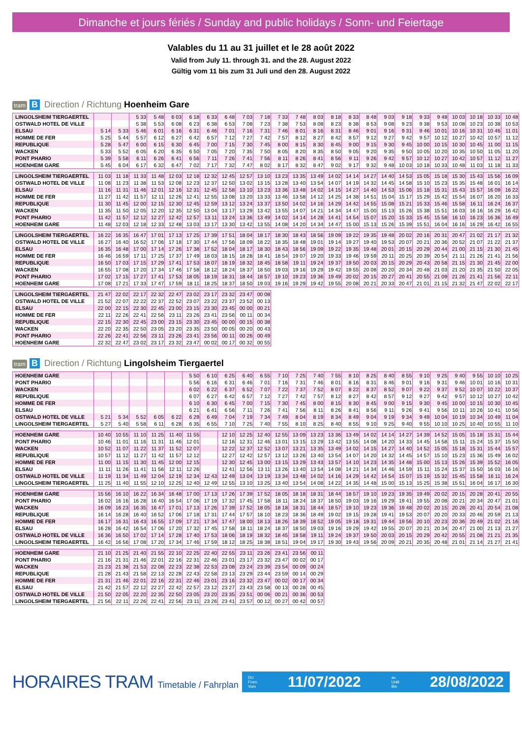Dimanche et jours fériés / Sunday and public holidays / Sonn- und Feiertage
Valables du 11 au 31 juillet et le 28 août 2022
Valid from July 11. through 31. and the 28. August 2022
Gültig vom 11 bis zum 31 Juli und den 28. August 2022
tram B Direction / Richtung Hoenheim Gare
| LINGOLSHEIM TIERGAERTEL | | | 5 33 | 5 48 | 6 03 | 6 18 | 6 33 | 6 48 | 7 03 | 7 18 | 7 33 | 7 48 | 8 03 | 8 18 | 8 33 | 8 48 | 9 03 | 9 18 | 9 33 | 9 48 | 10 03 | 10 18 | 10 33 | 10 48 |
| OSTWALD HOTEL DE VILLE | | | 5 38 | 5 53 | 6 08 | 6 23 | 6 38 | 6 53 | 7 08 | 7 23 | 7 38 | 7 53 | 8 08 | 8 23 | 8 38 | 8 53 | 9 08 | 9 23 | 9 38 | 9 53 | 10 08 | 10 23 | 10 38 | 10 53 |
| ELSAU | 5 14 | 5 33 | 5 46 | 6 01 | 6 16 | 6 31 | 6 46 | 7 01 | 7 16 | 7 31 | 7 46 | 8 01 | 8 16 | 8 31 | 8 46 | 9 01 | 9 16 | 9 31 | 9 46 | 10 01 | 10 16 | 10 31 | 10 46 | 11 01 |
| HOMME DE FER | 5 25 | 5 44 | 5 57 | 6 12 | 6 27 | 6 42 | 6 57 | 7 12 | 7 27 | 7 42 | 7 57 | 8 12 | 8 27 | 8 42 | 8 57 | 9 12 | 9 27 | 9 42 | 9 57 | 10 12 | 10 27 | 10 42 | 10 57 | 11 12 |
| REPUBLIQUE | 5 28 | 5 47 | 6 00 | 6 15 | 6 30 | 6 45 | 7 00 | 7 15 | 7 30 | 7 45 | 8 00 | 8 15 | 8 30 | 8 45 | 9 00 | 9 15 | 9 30 | 9 45 | 10 00 | 10 15 | 10 30 | 10 45 | 11 00 | 11 15 |
| WACKEN | 5 33 | 5 52 | 6 05 | 6 20 | 6 35 | 6 50 | 7 05 | 7 20 | 7 35 | 7 50 | 8 05 | 8 20 | 8 35 | 8 50 | 9 05 | 9 20 | 9 35 | 9 50 | 10 05 | 10 20 | 10 35 | 10 50 | 11 05 | 11 20 |
| PONT PHARIO | 5 39 | 5 58 | 6 11 | 6 26 | 6 41 | 6 56 | 7 11 | 7 26 | 7 41 | 7 56 | 8 11 | 8 26 | 8 41 | 8 56 | 9 11 | 9 26 | 9 42 | 9 57 | 10 12 | 10 27 | 10 42 | 10 57 | 11 12 | 11 27 |
| HOENHEIM GARE | 5 45 | 6 04 | 6 17 | 6 32 | 6 47 | 7 02 | 7 17 | 7 32 | 7 47 | 8 02 | 8 17 | 8 32 | 8 47 | 9 02 | 9 17 | 9 32 | 9 48 | 10 03 | 10 18 | 10 33 | 10 48 | 11 03 | 11 18 | 11 33 |
| LINGOLSHEIM TIERGAERTEL | 11 03 | 11 18 | 11 33 | 11 48 | 12 03 | 12 18 | 12 32 | 12 45 | 12 57 | 13 10 | 13 23 | 13 35 | 13 49 | 14 02 | 14 14 | 14 27 | 14 40 | 14 53 | 15 05 | 15 18 | 15 30 | 15 43 | 15 56 | 16 09 |
| OSTWALD HOTEL DE VILLE | 11 08 | 11 23 | 11 38 | 11 53 | 12 08 | 12 23 | 12 37 | 12 50 | 13 02 | 13 15 | 13 28 | 13 40 | 13 54 | 14 07 | 14 19 | 14 32 | 14 45 | 14 58 | 15 10 | 15 23 | 15 35 | 15 48 | 16 01 | 16 14 |
| ELSAU | 11 16 | 11 31 | 11 46 | 12 01 | 12 16 | 12 31 | 12 45 | 12 58 | 13 10 | 13 23 | 13 36 | 13 48 | 14 02 | 14 15 | 14 27 | 14 40 | 14 53 | 15 06 | 15 18 | 15 31 | 15 43 | 15 57 | 16 09 | 16 22 |
| HOMME DE FER | 11 27 | 11 42 | 11 57 | 12 11 | 12 26 | 12 41 | 12 55 | 13 08 | 13 20 | 13 33 | 13 46 | 13 58 | 14 12 | 14 25 | 14 38 | 14 51 | 15 04 | 15 17 | 15 29 | 15 42 | 15 54 | 16 07 | 16 20 | 16 33 |
| REPUBLIQUE | 11 30 | 11 45 | 12 00 | 12 15 | 12 30 | 12 45 | 12 59 | 13 12 | 13 24 | 13 37 | 13 50 | 14 02 | 14 16 | 14 29 | 14 42 | 14 55 | 15 08 | 15 21 | 15 33 | 15 46 | 15 58 | 16 11 | 16 24 | 16 37 |
| WACKEN | 11 35 | 11 50 | 12 05 | 12 20 | 12 35 | 12 50 | 13 04 | 13 17 | 13 29 | 13 42 | 13 55 | 14 07 | 14 21 | 14 34 | 14 47 | 15 00 | 15 13 | 15 26 | 15 38 | 15 51 | 16 03 | 16 16 | 16 29 | 16 42 |
| PONT PHARIO | 11 42 | 11 57 | 12 12 | 12 27 | 12 42 | 12 57 | 13 11 | 13 24 | 13 36 | 13 49 | 14 02 | 14 14 | 14 28 | 14 41 | 14 54 | 15 07 | 15 20 | 15 33 | 15 45 | 15 58 | 16 10 | 16 23 | 16 36 | 16 49 |
| HOENHEIM GARE | 11 48 | 12 03 | 12 18 | 12 33 | 12 48 | 13 03 | 13 17 | 13 30 | 13 42 | 13 55 | 14 08 | 14 20 | 14 34 | 14 47 | 15 00 | 15 13 | 15 26 | 15 39 | 15 51 | 16 04 | 16 16 | 16 29 | 16 42 | 16 55 |
| LINGOLSHEIM TIERGAERTEL | 16 22 | 16 35 | 16 47 | 17 01 | 17 13 | 17 25 | 17 39 | 17 51 | 18 04 | 18 17 | 18 30 | 18 43 | 18 56 | 19 09 | 19 22 | 19 35 | 19 48 | 20 02 | 20 16 | 20 31 | 20 47 | 21 02 | 21 17 | 21 32 |
| OSTWALD HOTEL DE VILLE | 16 27 | 16 40 | 16 52 | 17 06 | 17 18 | 17 30 | 17 44 | 17 56 | 18 09 | 18 22 | 18 35 | 18 48 | 19 01 | 19 14 | 19 27 | 19 40 | 19 53 | 20 07 | 20 21 | 20 36 | 20 52 | 21 07 | 21 22 | 21 37 |
| ELSAU | 16 35 | 16 48 | 17 00 | 17 14 | 17 26 | 17 38 | 17 52 | 18 04 | 18 17 | 18 30 | 18 43 | 18 56 | 19 09 | 19 22 | 19 35 | 19 48 | 20 01 | 20 15 | 20 29 | 20 44 | 21 00 | 21 15 | 21 30 | 21 45 |
| HOMME DE FER | 16 46 | 16 59 | 17 11 | 17 25 | 17 37 | 17 49 | 18 03 | 18 15 | 18 28 | 18 41 | 18 54 | 19 07 | 19 20 | 19 33 | 19 46 | 19 59 | 20 11 | 20 25 | 20 39 | 20 54 | 21 11 | 21 26 | 21 41 | 21 56 |
| REPUBLIQUE | 16 50 | 17 03 | 17 15 | 17 29 | 17 41 | 17 53 | 18 07 | 18 19 | 18 32 | 18 45 | 18 58 | 19 11 | 19 24 | 19 37 | 19 50 | 20 03 | 20 15 | 20 29 | 20 43 | 20 58 | 21 15 | 21 30 | 21 45 | 22 00 |
| WACKEN | 16 55 | 17 08 | 17 20 | 17 34 | 17 46 | 17 58 | 18 12 | 18 24 | 18 37 | 18 50 | 19 03 | 19 16 | 19 29 | 19 42 | 19 55 | 20 08 | 20 20 | 20 34 | 20 48 | 21 03 | 21 20 | 21 35 | 21 50 | 22 05 |
| PONT PHARIO | 17 02 | 17 15 | 17 27 | 17 41 | 17 53 | 18 05 | 18 19 | 18 31 | 18 44 | 18 57 | 19 10 | 19 23 | 19 36 | 19 49 | 20 02 | 20 15 | 20 27 | 20 41 | 20 55 | 21 09 | 21 26 | 21 41 | 21 56 | 22 11 |
| HOENHEIM GARE | 17 08 | 17 21 | 17 33 | 17 47 | 17 59 | 18 11 | 18 25 | 18 37 | 18 50 | 19 03 | 19 16 | 19 29 | 19 42 | 19 55 | 20 08 | 20 21 | 20 33 | 20 47 | 21 01 | 21 15 | 21 32 | 21 47 | 22 02 | 22 17 |
| LINGOLSHEIM TIERGAERTEL | 21 47 | 22 02 | 22 17 | 22 32 | 22 47 | 23 02 | 23 17 | 23 32 | 23 47 | 00 08 |
| OSTWALD HOTEL DE VILLE | 21 52 | 22 07 | 22 22 | 22 37 | 22 52 | 23 07 | 23 22 | 23 37 | 23 52 | 00 13 |
| ELSAU | 22 00 | 22 15 | 22 30 | 22 45 | 23 00 | 23 15 | 23 30 | 23 45 | 00 00 | 00 21 |
| HOMME DE FER | 22 11 | 22 26 | 22 41 | 22 56 | 23 11 | 23 26 | 23 41 | 23 56 | 00 11 | 00 34 |
| REPUBLIQUE | 22 15 | 22 30 | 22 45 | 23 00 | 23 15 | 23 30 | 23 45 | 00 00 | 00 15 | 00 38 |
| WACKEN | 22 20 | 22 35 | 22 50 | 23 05 | 23 20 | 23 35 | 23 50 | 00 05 | 00 20 | 00 43 |
| PONT PHARIO | 22 26 | 22 41 | 22 56 | 23 11 | 23 26 | 23 41 | 23 56 | 00 11 | 00 26 | 00 49 |
| HOENHEIM GARE | 22 32 | 22 47 | 23 02 | 23 17 | 23 32 | 23 47 | 00 02 | 00 17 | 00 32 | 00 55 |
tram B Direction / Richtung Lingolsheim Tiergaertel
| HOENHEIM GARE | | | | | | 5 50 | 6 10 | 6 25 | 6 40 | 6 55 | 7 10 | 7 25 | 7 40 | 7 55 | 8 10 | 8 25 | 8 40 | 8 55 | 9 10 | 9 25 | 9 40 | 9 55 | 10 10 | 10 25 |
| PONT PHARIO | | | | | | 5 56 | 6 16 | 6 31 | 6 46 | 7 01 | 7 16 | 7 31 | 7 46 | 8 01 | 8 16 | 8 31 | 8 46 | 9 01 | 9 16 | 9 31 | 9 46 | 10 01 | 10 16 | 10 31 |
| WACKEN | | | | | | 6 02 | 6 22 | 6 37 | 6 52 | 7 07 | 7 22 | 7 37 | 7 52 | 8 07 | 8 22 | 8 37 | 8 52 | 9 07 | 9 22 | 9 37 | 9 52 | 10 07 | 10 22 | 10 37 |
| REPUBLIQUE | | | | | | 6 07 | 6 27 | 6 42 | 6 57 | 7 12 | 7 27 | 7 42 | 7 57 | 8 12 | 8 27 | 8 42 | 8 57 | 9 12 | 9 27 | 9 42 | 9 57 | 10 12 | 10 27 | 10 42 |
| HOMME DE FER | | | | | | 6 10 | 6 30 | 6 45 | 7 00 | 7 15 | 7 30 | 7 45 | 8 00 | 8 15 | 8 30 | 8 45 | 9 00 | 9 15 | 9 30 | 9 45 | 10 00 | 10 15 | 10 30 | 10 45 |
| ELSAU | | | | | | 6 21 | 6 41 | 6 56 | 7 11 | 7 26 | 7 41 | 7 56 | 8 11 | 8 26 | 8 41 | 8 56 | 9 11 | 9 26 | 9 41 | 9 56 | 10 11 | 10 26 | 10 41 | 10 56 |
| OSTWALD HOTEL DE VILLE | 5 21 | 5 34 | 5 52 | 6 05 | 6 22 | 6 29 | 6 49 | 7 04 | 7 19 | 7 34 | 7 49 | 8 04 | 8 19 | 8 34 | 8 49 | 9 04 | 9 19 | 9 34 | 9 49 | 10 04 | 10 19 | 10 34 | 10 49 | 11 04 |
| LINGOLSHEIM TIERGAERTEL | 5 27 | 5 40 | 5 58 | 6 11 | 6 28 | 6 35 | 6 55 | 7 10 | 7 25 | 7 40 | 7 55 | 8 10 | 8 25 | 8 40 | 8 55 | 9 10 | 9 25 | 9 40 | 9 55 | 10 10 | 10 25 | 10 40 | 10 55 | 11 10 |
| HOENHEIM GARE | 10 40 | 10 55 | 11 10 | 11 25 | 11 40 | 11 55 | | 12 10 | 12 25 | 12 40 | 12 55 | 13 09 | 13 23 | 13 36 | 13 49 | 14 02 | 14 14 | 14 27 | 14 39 | 14 52 | 15 05 | 15 18 | 15 31 | 15 44 |
| PONT PHARIO | 10 46 | 11 01 | 11 16 | 11 31 | 11 46 | 12 01 | | 12 16 | 12 31 | 12 46 | 13 01 | 13 15 | 13 29 | 13 42 | 13 55 | 14 08 | 14 20 | 14 33 | 14 45 | 14 58 | 15 11 | 15 24 | 15 37 | 15 50 |
| WACKEN | 10 52 | 11 07 | 11 22 | 11 37 | 11 52 | 12 07 | | 12 22 | 12 37 | 12 52 | 13 07 | 13 21 | 13 35 | 13 49 | 14 02 | 14 15 | 14 27 | 14 40 | 14 52 | 15 05 | 15 18 | 15 31 | 15 44 | 15 57 |
| REPUBLIQUE | 10 57 | 11 12 | 11 27 | 11 42 | 11 57 | 12 12 | | 12 27 | 12 42 | 12 57 | 13 12 | 13 26 | 13 40 | 13 54 | 14 07 | 14 20 | 14 32 | 14 45 | 14 57 | 15 10 | 15 23 | 15 36 | 15 49 | 16 02 |
| HOMME DE FER | 11 00 | 11 15 | 11 30 | 11 45 | 12 00 | 12 15 | | 12 30 | 12 45 | 13 00 | 13 15 | 13 29 | 13 43 | 13 57 | 14 10 | 14 23 | 14 35 | 14 48 | 15 00 | 15 13 | 15 26 | 15 39 | 15 52 | 16 05 |
| ELSAU | 11 11 | 11 26 | 11 41 | 11 56 | 12 11 | 12 26 | | 12 41 | 12 56 | 13 11 | 13 26 | 13 40 | 13 54 | 14 08 | 14 21 | 14 34 | 14 46 | 14 59 | 15 11 | 15 24 | 15 37 | 15 50 | 16 03 | 16 16 |
| OSTWALD HOTEL DE VILLE | 11 19 | 11 34 | 11 49 | 12 04 | 12 19 | 12 34 | 12 43 | 12 49 | 13 04 | 13 19 | 13 34 | 13 48 | 14 02 | 14 16 | 14 29 | 14 42 | 14 54 | 15 07 | 15 19 | 15 32 | 15 45 | 15 58 | 16 11 | 16 24 |
| LINGOLSHEIM TIERGAERTEL | 11 25 | 11 40 | 11 55 | 12 10 | 12 25 | 12 40 | 12 49 | 12 55 | 13 10 | 13 25 | 13 40 | 13 54 | 14 08 | 14 22 | 14 35 | 14 48 | 15 00 | 15 13 | 15 25 | 15 38 | 15 51 | 16 04 | 16 17 | 16 30 |
| HOENHEIM GARE | 15 56 | 16 10 | 16 22 | 16 34 | 16 48 | 17 00 | 17 13 | 17 26 | 17 39 | 17 52 | 18 05 | 18 18 | 18 31 | 18 44 | 18 57 | 19 10 | 19 23 | 19 35 | 19 49 | 20 02 | 20 15 | 20 28 | 20 41 | 20 55 |
| PONT PHARIO | 16 02 | 16 16 | 16 28 | 16 40 | 16 54 | 17 06 | 17 19 | 17 32 | 17 45 | 17 58 | 18 11 | 18 24 | 18 37 | 18 50 | 19 03 | 19 16 | 19 29 | 19 41 | 19 55 | 20 08 | 20 21 | 20 34 | 20 47 | 21 01 |
| WACKEN | 16 09 | 16 23 | 16 35 | 16 47 | 17 01 | 17 13 | 17 26 | 17 39 | 17 52 | 18 05 | 18 18 | 18 31 | 18 44 | 18 57 | 19 10 | 19 23 | 19 36 | 19 48 | 20 02 | 20 15 | 20 28 | 20 41 | 20 54 | 21 08 |
| REPUBLIQUE | 16 14 | 16 28 | 16 40 | 16 52 | 17 06 | 17 18 | 17 31 | 17 44 | 17 57 | 18 10 | 18 23 | 18 36 | 18 49 | 19 02 | 19 15 | 19 28 | 19 41 | 19 53 | 20 07 | 20 20 | 20 33 | 20 46 | 20 59 | 21 13 |
| HOMME DE FER | 16 17 | 16 31 | 16 43 | 16 55 | 17 09 | 17 21 | 17 34 | 17 47 | 18 00 | 18 13 | 18 26 | 18 39 | 18 52 | 19 05 | 19 18 | 19 31 | 19 44 | 19 56 | 20 10 | 20 23 | 20 36 | 20 49 | 21 02 | 21 16 |
| ELSAU | 16 28 | 16 42 | 16 54 | 17 06 | 17 20 | 17 32 | 17 45 | 17 58 | 18 11 | 18 24 | 18 37 | 18 50 | 19 03 | 19 16 | 19 29 | 19 42 | 19 55 | 20 07 | 20 21 | 20 34 | 20 47 | 21 00 | 21 13 | 21 27 |
| OSTWALD HOTEL DE VILLE | 16 36 | 16 50 | 17 02 | 17 14 | 17 28 | 17 40 | 17 53 | 18 06 | 18 19 | 18 32 | 18 45 | 18 58 | 19 11 | 19 24 | 19 37 | 19 50 | 20 03 | 20 15 | 20 29 | 20 42 | 20 55 | 21 08 | 21 21 | 21 35 |
| LINGOLSHEIM TIERGAERTEL | 16 42 | 16 56 | 17 08 | 17 20 | 17 34 | 17 46 | 17 59 | 18 12 | 18 25 | 18 38 | 18 51 | 19 04 | 19 17 | 19 30 | 19 43 | 19 56 | 20 09 | 20 21 | 20 35 | 20 48 | 21 01 | 21 14 | 21 27 | 21 41 |
| HOENHEIM GARE | 21 10 | 21 25 | 21 40 | 21 55 | 22 10 | 22 25 | 22 40 | 22 55 | 23 11 | 23 26 | 23 41 | 23 56 | 00 11 |
| PONT PHARIO | 21 16 | 21 31 | 21 46 | 22 01 | 22 16 | 22 31 | 22 46 | 23 01 | 23 17 | 23 32 | 23 47 | 00 02 | 00 17 |
| WACKEN | 21 23 | 21 38 | 21 53 | 22 08 | 22 23 | 22 38 | 22 53 | 23 08 | 23 24 | 23 39 | 23 54 | 00 09 | 00 24 |
| REPUBLIQUE | 21 28 | 21 43 | 21 58 | 22 13 | 22 28 | 22 43 | 22 58 | 23 13 | 23 29 | 23 44 | 23 59 | 00 14 | 00 29 |
| HOMME DE FER | 21 31 | 21 46 | 22 01 | 22 16 | 22 31 | 22 46 | 23 01 | 23 16 | 23 32 | 23 47 | 00 02 | 00 17 | 00 34 |
| ELSAU | 21 42 | 21 57 | 22 12 | 22 27 | 22 42 | 22 57 | 23 12 | 23 27 | 23 43 | 23 58 | 00 13 | 00 28 | 00 45 |
| OSTWALD HOTEL DE VILLE | 21 50 | 22 05 | 22 20 | 22 35 | 22 50 | 23 05 | 23 20 | 23 35 | 23 51 | 00 06 | 00 21 | 00 36 | 00 53 |
| LINGOLSHEIM TIERGAERTEL | 21 56 | 22 11 | 22 26 | 22 41 | 22 56 | 23 11 | 23 26 | 23 41 | 23 57 | 00 12 | 00 27 | 00 42 | 00 57 |
HORAIRES TRAM Timetable / Fahrplan
DU
From
Vom 11/07/2022 au
Until
Bis 28/08/2022